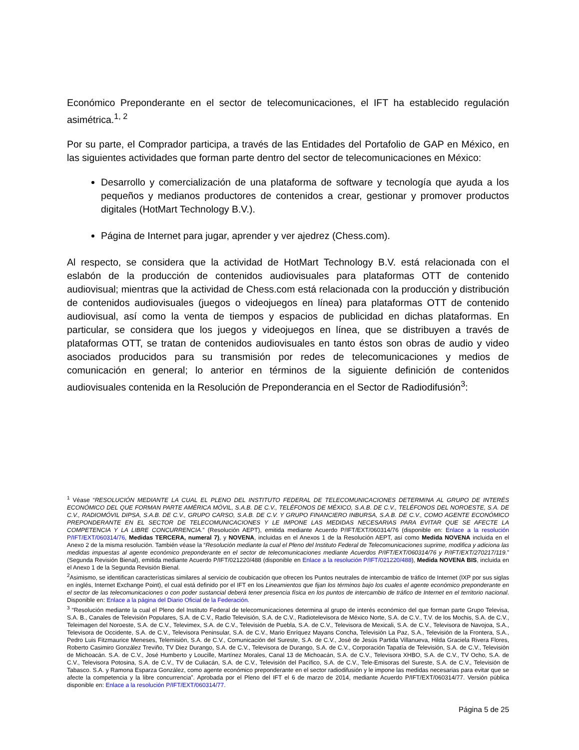Económico Preponderante en el sector de telecomunicaciones, el IFT ha establecido regulación asimétrica.<sup>1, 2</sup>
Por su parte, el Comprador participa, a través de las Entidades del Portafolio de GAP en México, en las siguientes actividades que forman parte dentro del sector de telecomunicaciones en México:
Desarrollo y comercialización de una plataforma de software y tecnología que ayuda a los pequeños y medianos productores de contenidos a crear, gestionar y promover productos digitales (HotMart Technology B.V.).
Página de Internet para jugar, aprender y ver ajedrez (Chess.com).
Al respecto, se considera que la actividad de HotMart Technology B.V. está relacionada con el eslabón de la producción de contenidos audiovisuales para plataformas OTT de contenido audiovisual; mientras que la actividad de Chess.com está relacionada con la producción y distribución de contenidos audiovisuales (juegos o videojuegos en línea) para plataformas OTT de contenido audiovisual, así como la venta de tiempos y espacios de publicidad en dichas plataformas. En particular, se considera que los juegos y videojuegos en línea, que se distribuyen a través de plataformas OTT, se tratan de contenidos audiovisuales en tanto éstos son obras de audio y video asociados producidos para su transmisión por redes de telecomunicaciones y medios de comunicación en general; lo anterior en términos de la siguiente definición de contenidos audiovisuales contenida en la Resolución de Preponderancia en el Sector de Radiodifusión<sup>3</sup>:
<sup>1</sup> Véase “RESOLUCIÓN MEDIANTE LA CUAL EL PLENO DEL INSTITUTO FEDERAL DE TELECOMUNICACIONES DETERMINA AL GRUPO DE INTERÉS ECONÓMICO DEL QUE FORMAN PARTE AMÉRICA MÓVIL, S.A.B. DE C.V., TELÉFONOS DE MÉXICO, S.A.B. DE C.V., TELÉFONOS DEL NOROESTE, S.A. DE C.V., RADIOMÓVIL DIPSA, S.A.B. DE C.V., GRUPO CARSO, S.A.B. DE C.V. Y GRUPO FINANCIERO INBURSA, S.A.B. DE C.V., COMO AGENTE ECONÓMICO PREPONDERANTE EN EL SECTOR DE TELECOMUNICACIONES Y LE IMPONE LAS MEDIDAS NECESARIAS PARA EVITAR QUE SE AFECTE LA COMPETENCIA Y LA LIBRE CONCURRENCIA.” (Resolución AEPT), emitida mediante Acuerdo P/IFT/EXT/060314/76 (disponible en: Enlace a la resolución P/IFT/EXT/060314/76, Medidas TERCERA, numeral 7), y NOVENA, incluidas en el Anexos 1 de la Resolución AEPT, así como Medida NOVENA incluida en el Anexo 2 de la misma resolución. También véase la “Resolución mediante la cual el Pleno del Instituto Federal de Telecomunicaciones suprime, modifica y adiciona las medidas impuestas al agente económico preponderante en el sector de telecomunicaciones mediante Acuerdos P/IFT/EXT/060314/76 y P/IFT/EXT/270217/119.” (Segunda Revisión Bienal), emitida mediante Acuerdo P/IFT/021220/488 (disponible en Enlace a la resolución P/IFT/021220/488), Medida NOVENA BIS, incluida en el Anexo 1 de la Segunda Revisión Bienal.
<sup>2</sup> Asimismo, se identifican características similares al servicio de coubicación que ofrecen los Puntos neutrales de intercambio de tráfico de Internet (IXP por sus siglas en inglés, Internet Exchange Point), el cual está definido por el IFT en los Lineamientos que fijan los términos bajo los cuales el agente económico preponderante en el sector de las telecomunicaciones o con poder sustancial deberá tener presencia física en los puntos de intercambio de tráfico de Internet en el territorio nacional. Disponible en: Enlace a la página del Diario Oficial de la Federación.
<sup>3</sup> “Resolución mediante la cual el Pleno del Instituto Federal de telecomunicaciones determina al grupo de interés económico del que forman parte Grupo Televisa, S.A. B., Canales de Televisión Populares, S.A. de C.V., Radio Televisión, S.A. de C.V., Radiotelevisora de México Norte, S.A. de C.V., T.V. de los Mochis, S.A. de C.V., Teleimagen del Noroeste, S.A. de C.V., Televimex, S.A. de C.V., Televisión de Puebla, S.A. de C.V., Televisora de Mexicali, S.A. de C.V., Televisora de Navojoa, S.A., Televisora de Occidente, S.A. de C.V., Televisora Peninsular, S.A. de C.V., Mario Enríquez Mayans Concha, Televisión La Paz, S.A., Televisión de la Frontera, S.A., Pedro Luis Fitzmaurice Meneses, Telemisión, S.A. de C.V., Comunicación del Sureste, S.A. de C.V., José de Jesús Partida Villanueva, Hilda Graciela Rivera Flores, Roberto Casimiro González Treviño, TV Diez Durango, S.A. de C.V., Televisora de Durango, S.A. de C.V., Corporación Tapatía de Televisión, S.A. de C.V., Televisión de Michoacán. S.A. de C.V., José Humberto y Loucille, Martínez Morales, Canal 13 de Michoacán, S.A. de C.V., Televisora XHBO, S.A. de C.V., TV Ocho, S.A. de C.V., Televisora Potosina, S.A. de C.V., TV de Culiacán, S.A. de C.V., Televisión del Pacífico, S.A. de C.V., Tele-Emisoras del Sureste, S.A. de C.V., Televisión de Tabasco. S.A. y Ramona Esparza González, como agente económico preponderante en el sector radiodifusión y le impone las medidas necesarias para evitar que se afecte la competencia y la libre concurrencia”. Aprobada por el Pleno del IFT el 6 de marzo de 2014, mediante Acuerdo P/IFT/EXT/060314/77. Versión pública disponible en: Enlace a la resolución P/IFT/EXT/060314/77.
Página 5 de 25